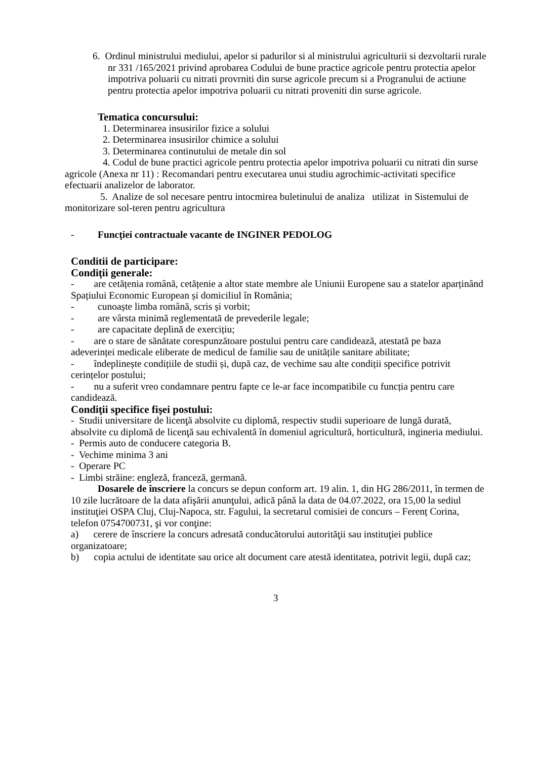6. Ordinul ministrului mediului, apelor si padurilor si al ministrului agriculturii si dezvoltarii rurale nr 331 /165/2021 privind aprobarea Codului de bune practice agricole pentru protectia apelor impotriva poluarii cu nitrati provrniti din surse agricole precum si a Progranului de actiune pentru protectia apelor impotriva poluarii cu nitrati proveniti din surse agricole.
Tematica concursului:
1. Determinarea insusirilor fizice a solului
2. Determinarea insusirilor chimice a solului
3. Determinarea continutului de metale din sol
4. Codul de bune practici agricole pentru protectia apelor impotriva poluarii cu nitrati din surse agricole (Anexa nr 11) : Recomandari pentru executarea unui studiu agrochimic-activitati specifice efectuarii analizelor de laborator.
5. Analize de sol necesare pentru intocmirea buletinului de analiza utilizat in Sistemului de monitorizare sol-teren pentru agricultura
- Funcţiei contractuale vacante de INGINER PEDOLOG
Conditii de participare:
Condiţii generale:
- are cetățenia română, cetățenie a altor state membre ale Uniunii Europene sau a statelor aparținând Spațiului Economic European și domiciliul în România;
- cunoaște limba română, scris și vorbit;
- are vârsta minimă reglementată de prevederile legale;
- are capacitate deplină de exercițiu;
- are o stare de sănătate corespunzătoare postului pentru care candidează, atestată pe baza adeverinței medicale eliberate de medicul de familie sau de unitățile sanitare abilitate;
- îndeplinește condițiile de studii și, după caz, de vechime sau alte condiții specifice potrivit cerințelor postului;
- nu a suferit vreo condamnare pentru fapte ce le-ar face incompatibile cu funcția pentru care candidează.
Condiţii specifice fişei postului:
- Studii universitare de licenţă absolvite cu diplomă, respectiv studii superioare de lungă durată, absolvite cu diplomă de licenţă sau echivalentă în domeniul agricultură, horticultură, ingineria mediului.
- Permis auto de conducere categoria B.
- Vechime minima 3 ani
- Operare PC
- Limbi străine: engleză, franceză, germană.
Dosarele de înscriere la concurs se depun conform art. 19 alin. 1, din HG 286/2011, în termen de 10 zile lucrătoare de la data afişării anunţului, adică până la data de 04.07.2022, ora 15,00 la sediul instituţiei OSPA Cluj, Cluj-Napoca, str. Fagului, la secretarul comisiei de concurs – Ferenț Corina, telefon 0754700731, şi vor conţine:
a) cerere de înscriere la concurs adresată conducătorului autorităţii sau instituţiei publice organizatoare;
b) copia actului de identitate sau orice alt document care atestă identitatea, potrivit legii, după caz;
3